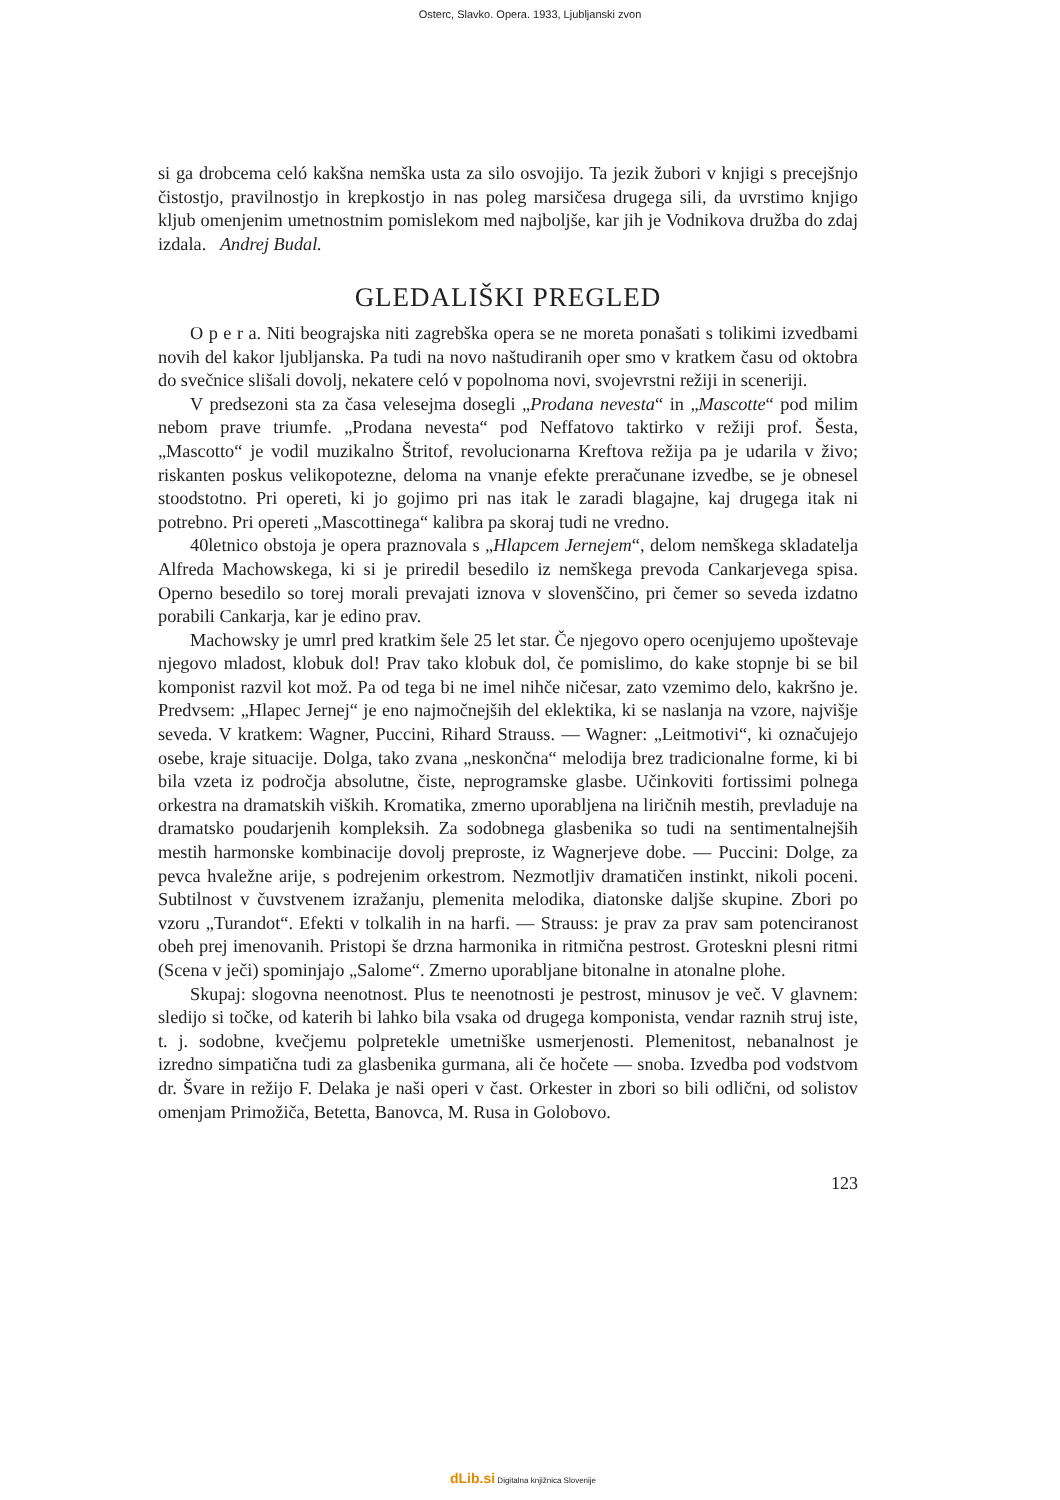Osterc, Slavko. Opera. 1933, Ljubljanski zvon
si ga drobcema celó kakšna nemška usta za silo osvojijo. Ta jezik žubori v knjigi s precejšnjo čistostjo, pravilnostjo in krepkostjo in nas poleg marsičesa drugega sili, da uvrstimo knjigo kljub omenjenim umetnostnim pomislekom med najboljše, kar jih je Vodnikova družba do zdaj izdala. Andrej Budal.
GLEDALIŠKI PREGLED
O p e r a. Niti beograjska niti zagrebška opera se ne moreta ponašati s tolikimi izvedbami novih del kakor ljubljanska. Pa tudi na novo naštudiranih oper smo v kratkem času od oktobra do svečnice slišali dovolj, nekatere celó v popolnoma novi, svojevrstni režiji in sceneriji.
V predsezoni sta za časa velesejma dosegli „Prodana nevesta“ in „Mascotte“ pod milim nebom prave triumfe. „Prodana nevesta“ pod Neffatovo taktirko v režiji prof. Šesta, „Mascotto“ je vodil muzikalno Štritof, revolucionarna Kreftova režija pa je udarila v živo; riskanten poskus velikopotezne, deloma na vnanje efekte preračunane izvedbe, se je obnesel stoodstotno. Pri opereti, ki jo gojimo pri nas itak le zaradi blagajne, kaj drugega itak ni potrebno. Pri opereti „Mascottinega“ kalibra pa skoraj tudi ne vredno.
40letnico obstoja je opera praznovala s „Hlapcem Jernejem“, delom nemškega skladatelja Alfreda Machowskega, ki si je priredil besedilo iz nemškega prevoda Cankarjevega spisa. Operno besedilo so torej morali prevajati iznova v slovenščino, pri čemer so seveda izdatno porabili Cankarja, kar je edino prav.
Machowsky je umrl pred kratkim šele 25 let star. Če njegovo opero ocenjujemo upoštevaje njegovo mladost, klobuk dol! Prav tako klobuk dol, če pomislimo, do kake stopnje bi se bil komponist razvil kot mož. Pa od tega bi ne imel nihče ničesar, zato vzemimo delo, kakršno je. Predvsem: „Hlapec Jernej“ je eno najmočnejših del eklektika, ki se naslanja na vzore, najvišje seveda. V kratkem: Wagner, Puccini, Rihard Strauss. — Wagner: „Leitmotivi“, ki označujejo osebe, kraje situacije. Dolga, tako zvana „neskončna“ melodija brez tradicionalne forme, ki bi bila vzeta iz področja absolutne, čiste, neprogramske glasbe. Učinkoviti fortissimi polnega orkestra na dramatskih viških. Kromatika, zmerno uporabljena na liričnih mestih, prevladuje na dramatsko poudarjenih kompleksih. Za sodobnega glasbenika so tudi na sentimentalnejših mestih harmonske kombinacije dovolj preproste, iz Wagnerjeve dobe. — Puccini: Dolge, za pevca hvaležne arije, s podrejenim orkestrom. Nezmotljiv dramatičen instinkt, nikoli poceni. Subtilnost v čuvstvenem izražanju, plemenita melodika, diatonske daljše skupine. Zbori po vzoru „Turandot“. Efekti v tolkalih in na harfi. — Strauss: je prav za prav sam potenciranost obeh prej imenovanih. Pristopi še drzna harmonika in ritmična pestrost. Groteskni plesni ritmi (Scena v ječi) spominjajo „Salome“. Zmerno uporabljane bitonalne in atonalne plohe.
Skupaj: slogovna neenotnost. Plus te neenotnosti je pestrost, minusov je več. V glavnem: sledijo si točke, od katerih bi lahko bila vsaka od drugega komponista, vendar raznih struj iste, t. j. sodobne, kvečjemu polpretekle umetniške usmerjenosti. Plemenitost, nebanalnost je izredno simpatična tudi za glasbenika gurmana, ali če hočete — snoba. Izvedba pod vodstvom dr. Švare in režijo F. Delaka je naši operi v čast. Orkester in zbori so bili odlični, od solistov omenjam Primožiča, Betetta, Banovca, M. Rusa in Golobovo.
123
dLib.si Digitalna knjižnica Slovenije